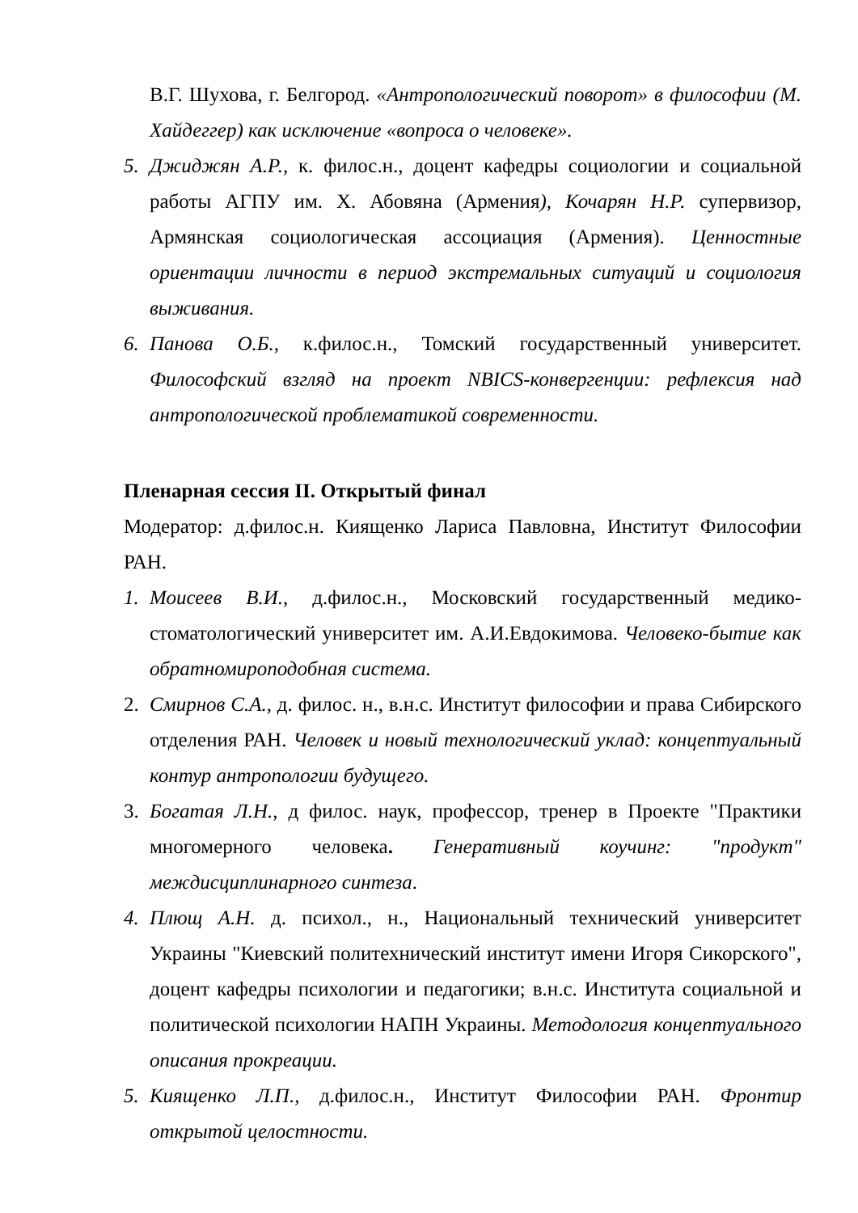В.Г. Шухова, г. Белгород. «Антропологический поворот» в философии (М. Хайдеггер) как исключение «вопроса о человеке».
5. Джиджян А.Р., к. филос.н., доцент кафедры социологии и социальной работы АГПУ им. Х. Абовяна (Армения), Кочарян Н.Р. супервизор, Армянская социологическая ассоциация (Армения). Ценностные ориентации личности в период экстремальных ситуаций и социология выживания.
6. Панова О.Б., к.филос.н., Томский государственный университет. Философский взгляд на проект NBICS-конвергенции: рефлексия над антропологической проблематикой современности.
Пленарная сессия II. Открытый финал
Модератор: д.филос.н. Киященко Лариса Павловна, Институт Философии РАН.
1. Моисеев В.И., д.филос.н., Московский государственный медико-стоматологический университет им. А.И.Евдокимова. Человеко-бытие как обратномироподобная система.
2. Смирнов С.А., д. филос. н., в.н.с. Институт философии и права Сибирского отделения РАН. Человек и новый технологический уклад: концептуальный контур антропологии будущего.
3. Богатая Л.Н., д филос. наук, профессор, тренер в Проекте "Практики многомерного человека. Генеративный коучинг: "продукт" междисциплинарного синтеза.
4. Плющ А.Н. д. психол., н., Национальный технический университет Украины "Киевский политехнический институт имени Игоря Сикорского", доцент кафедры психологии и педагогики; в.н.с. Института социальной и политической психологии НАПН Украины. Методология концептуального описания прокреации.
5. Киященко Л.П., д.филос.н., Институт Философии РАН. Фронтир открытой целостности.